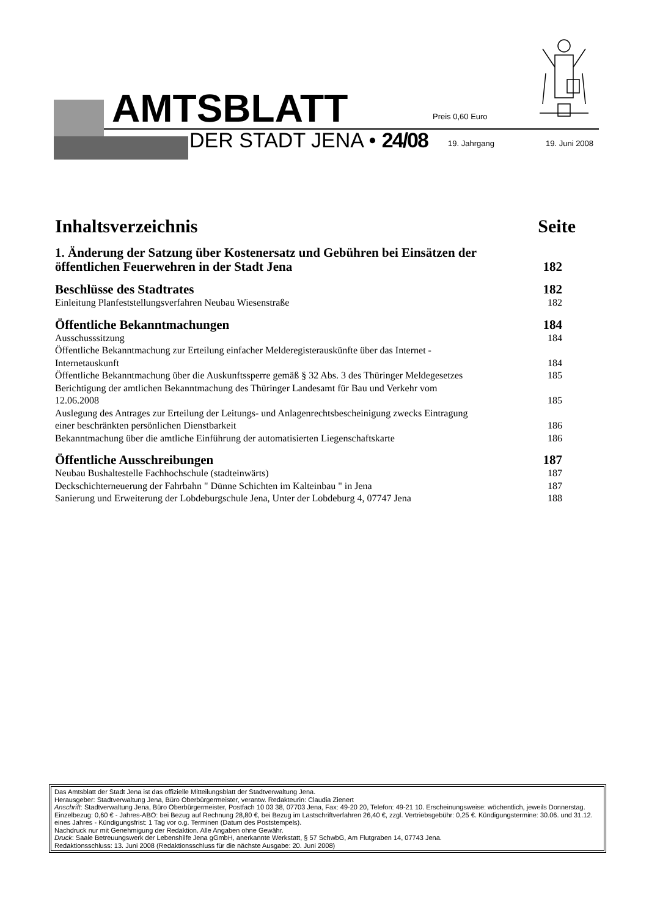AMTSBLATT Preis 0,60 Euro
DER STADT JENA • 24/08 19. Jahrgang 19. Juni 2008
Inhaltsverzeichnis Seite
1. Änderung der Satzung über Kostenersatz und Gebühren bei Einsätzen der
öffentlichen Feuerwehren in der Stadt Jena 182
Beschlüsse des Stadtrates 182
Einleitung Planfeststellungsverfahren Neubau Wiesenstraße 182
Öffentliche Bekanntmachungen 184
Ausschusssitzung 184
Öffentliche Bekanntmachung zur Erteilung einfacher Melderegisterauskünfte über das Internet -
Internetauskunft 184
Öffentliche Bekanntmachung über die Auskunftssperre gemäß § 32 Abs. 3 des Thüringer Meldegesetzes 185
Berichtigung der amtlichen Bekanntmachung des Thüringer Landesamt für Bau und Verkehr vom
12.06.2008 185
Auslegung des Antrages zur Erteilung der Leitungs- und Anlagenrechtsbescheinigung zwecks Eintragung
einer beschränkten persönlichen Dienstbarkeit 186
Bekanntmachung über die amtliche Einführung der automatisierten Liegenschaftskarte 186
Öffentliche Ausschreibungen 187
Neubau Bushaltestelle Fachhochschule (stadteinwärts) 187
Deckschichterneuerung der Fahrbahn " Dünne Schichten im Kalteinbau " in Jena 187
Sanierung und Erweiterung der Lobdeburgschule Jena, Unter der Lobdeburg 4, 07747 Jena 188
Das Amtsblatt der Stadt Jena ist das offizielle Mitteilungsblatt der Stadtverwaltung Jena.
Herausgeber: Stadtverwaltung Jena, Büro Oberbürgermeister, verantw. Redakteurin: Claudia Zienert
Anschrift: Stadtverwaltung Jena, Büro Oberbürgermeister, Postfach 10 03 38, 07703 Jena, Fax: 49-20 20, Telefon: 49-21 10. Erscheinungsweise: wöchentlich, jeweils Donnerstag. Einzelbezug: 0,60 € - Jahres-ABO: bei Bezug auf Rechnung 28,80 €, bei Bezug im Lastschriftverfahren 26,40 €, zzgl. Vertriebsgebühr: 0,25 €. Kündigungstermine: 30.06. und 31.12. eines Jahres - Kündigungsfrist: 1 Tag vor o.g. Terminen (Datum des Poststempels).
Nachdruck nur mit Genehmigung der Redaktion. Alle Angaben ohne Gewähr.
Druck: Saale Betreuungswerk der Lebenshilfe Jena gGmbH, anerkannte Werkstatt, § 57 SchwbG, Am Flutgraben 14, 07743 Jena.
Redaktionsschluss: 13. Juni 2008 (Redaktionsschluss für die nächste Ausgabe: 20. Juni 2008)